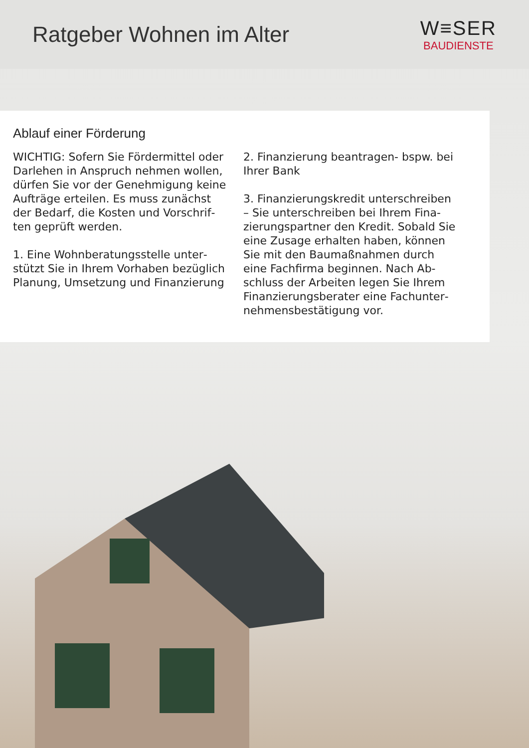Ratgeber Wohnen im Alter
W≡SER
BAUDIENSTE
Ablauf einer Förderung
WICHTIG: Sofern Sie Fördermittel oder Darlehen in Anspruch nehmen wollen, dürfen Sie vor der Genehmigung keine Aufträge erteilen. Es muss zunächst der Bedarf, die Kosten und Vorschrif­ten geprüft werden.
1. Eine Wohnberatungsstelle unter­stützt Sie in Ihrem Vorhaben bezüglich Planung, Umsetzung und Finanzierung
2. Finanzierung beantragen- bspw. bei Ihrer Bank
3. Finanzierungskredit unterschreiben – Sie unterschreiben bei Ihrem Fina­zierungspartner den Kredit. Sobald Sie eine Zusage erhalten haben, können Sie mit den Baumaßnahmen durch eine Fachfirma beginnen. Nach Ab­schluss der Arbeiten legen Sie Ihrem Finanzierungsberater eine Fachunter­nehmensbestätigung vor.